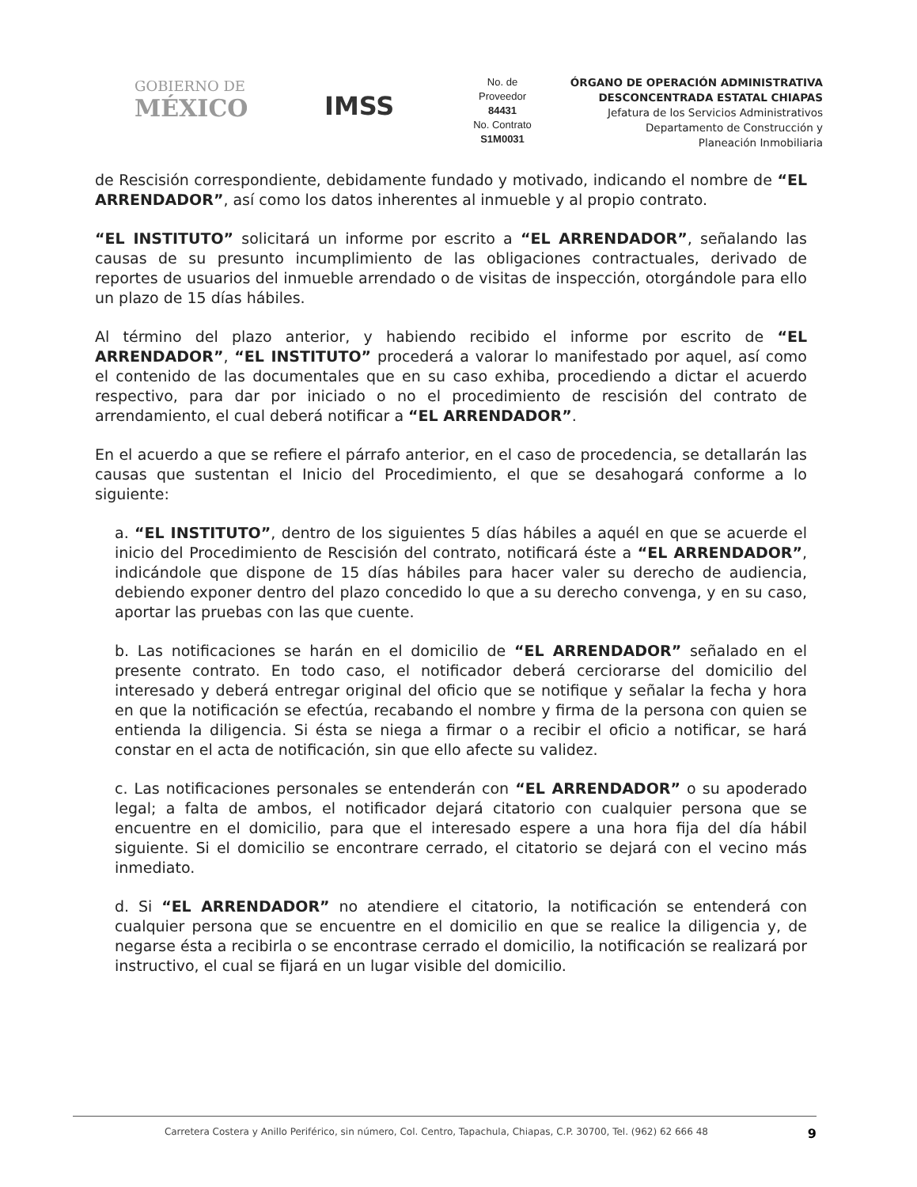GOBIERNO DE
MÉXICO
IMSS
No. de
Proveedor
84431
No. Contrato
S1M0031
ÓRGANO DE OPERACIÓN ADMINISTRATIVA
DESCONCENTRADA ESTATAL CHIAPAS
Jefatura de los Servicios Administrativos
Departamento de Construcción y
Planeación Inmobiliaria
de Rescisión correspondiente, debidamente fundado y motivado, indicando el nombre de “EL ARRENDADOR”, así como los datos inherentes al inmueble y al propio contrato.
“EL INSTITUTO” solicitará un informe por escrito a “EL ARRENDADOR”, señalando las causas de su presunto incumplimiento de las obligaciones contractuales, derivado de reportes de usuarios del inmueble arrendado o de visitas de inspección, otorgándole para ello un plazo de 15 días hábiles.
Al término del plazo anterior, y habiendo recibido el informe por escrito de “EL ARRENDADOR”, “EL INSTITUTO” procederá a valorar lo manifestado por aquel, así como el contenido de las documentales que en su caso exhiba, procediendo a dictar el acuerdo respectivo, para dar por iniciado o no el procedimiento de rescisión del contrato de arrendamiento, el cual deberá notificar a “EL ARRENDADOR”.
En el acuerdo a que se refiere el párrafo anterior, en el caso de procedencia, se detallarán las causas que sustentan el Inicio del Procedimiento, el que se desahogará conforme a lo siguiente:
a. “EL INSTITUTO”, dentro de los siguientes 5 días hábiles a aquél en que se acuerde el inicio del Procedimiento de Rescisión del contrato, notificará éste a “EL ARRENDADOR”, indicándole que dispone de 15 días hábiles para hacer valer su derecho de audiencia, debiendo exponer dentro del plazo concedido lo que a su derecho convenga, y en su caso, aportar las pruebas con las que cuente.
b. Las notificaciones se harán en el domicilio de “EL ARRENDADOR” señalado en el presente contrato. En todo caso, el notificador deberá cerciorarse del domicilio del interesado y deberá entregar original del oficio que se notifique y señalar la fecha y hora en que la notificación se efectúa, recabando el nombre y firma de la persona con quien se entienda la diligencia. Si ésta se niega a firmar o a recibir el oficio a notificar, se hará constar en el acta de notificación, sin que ello afecte su validez.
c. Las notificaciones personales se entenderán con “EL ARRENDADOR” o su apoderado legal; a falta de ambos, el notificador dejará citatorio con cualquier persona que se encuentre en el domicilio, para que el interesado espere a una hora fija del día hábil siguiente. Si el domicilio se encontrare cerrado, el citatorio se dejará con el vecino más inmediato.
d. Si “EL ARRENDADOR” no atendiere el citatorio, la notificación se entenderá con cualquier persona que se encuentre en el domicilio en que se realice la diligencia y, de negarse ésta a recibirla o se encontrase cerrado el domicilio, la notificación se realizará por instructivo, el cual se fijará en un lugar visible del domicilio.
Carretera Costera y Anillo Periférico, sin número, Col. Centro, Tapachula, Chiapas, C.P. 30700, Tel. (962) 62 666 48 9